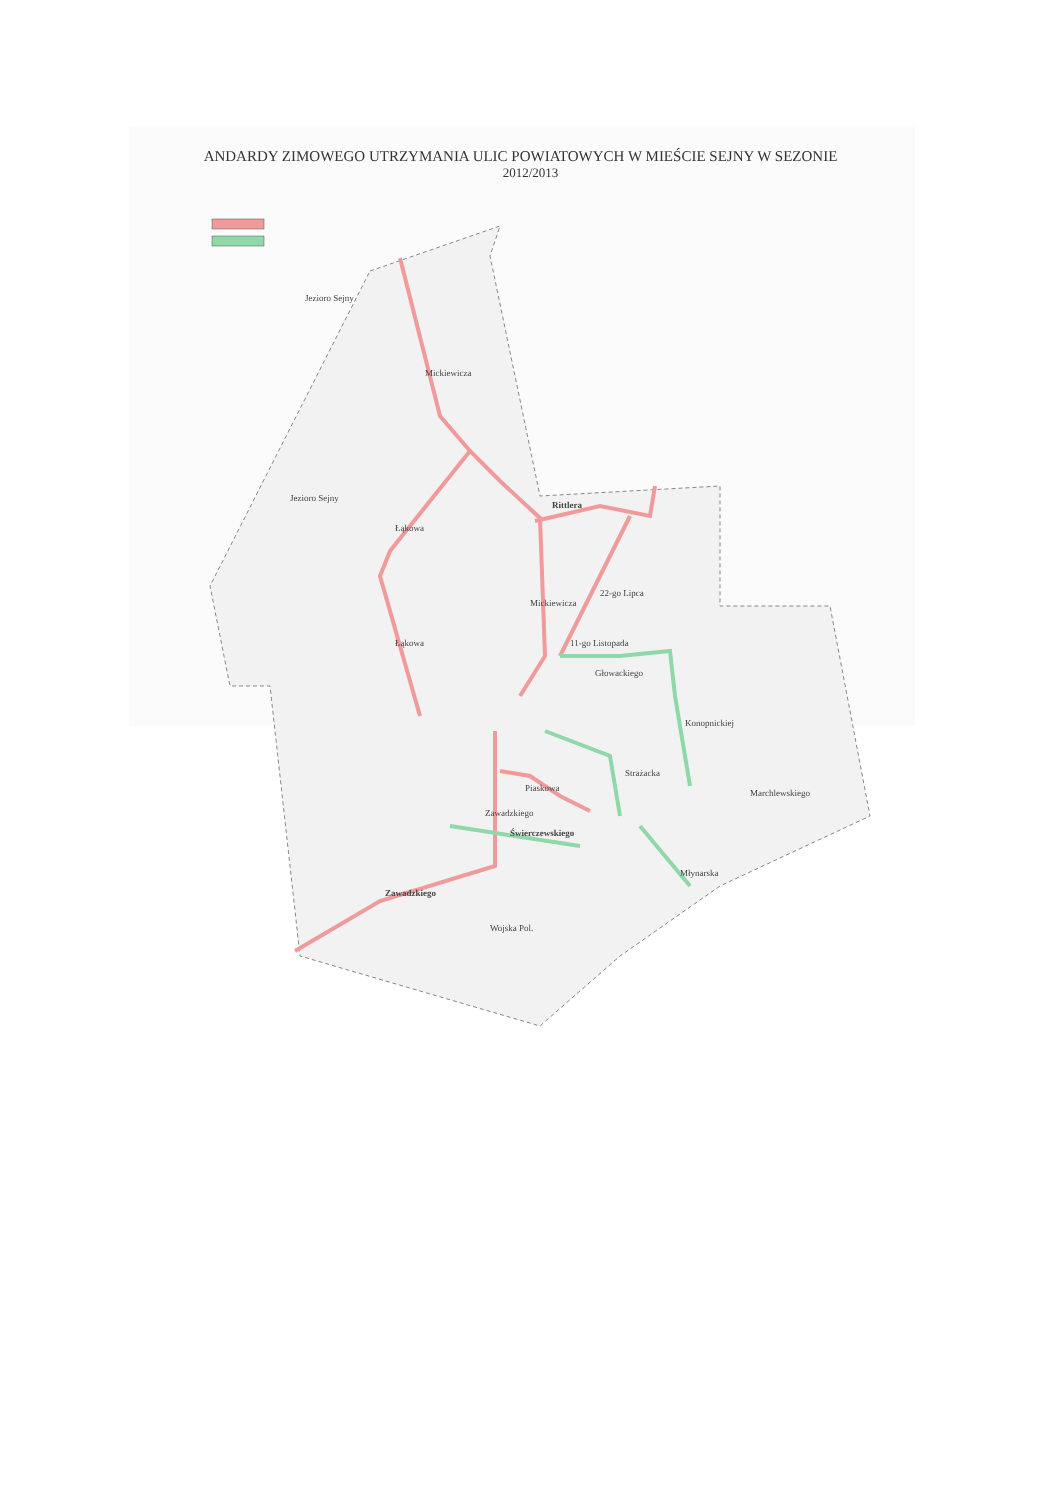ANDARDY ZIMOWEGO UTRZYMANIA ULIC POWIATOWYCH W MIEŚCIE SEJNY W SEZONIE
2012/2013
Jezioro Sejny
Jezioro Sejny
Rittlera
Mickiewicza
Łąkowa
Łąkowa
Mickiewicza
22-go Lipca
11-go Listopada
Głowackiego
Konopnickiej
Strażacka
Piaskowa
Zawadzkiego
Świerczewskiego
Zawadzkiego
Młynarska
Marchlewskiego
Wojska Pol.